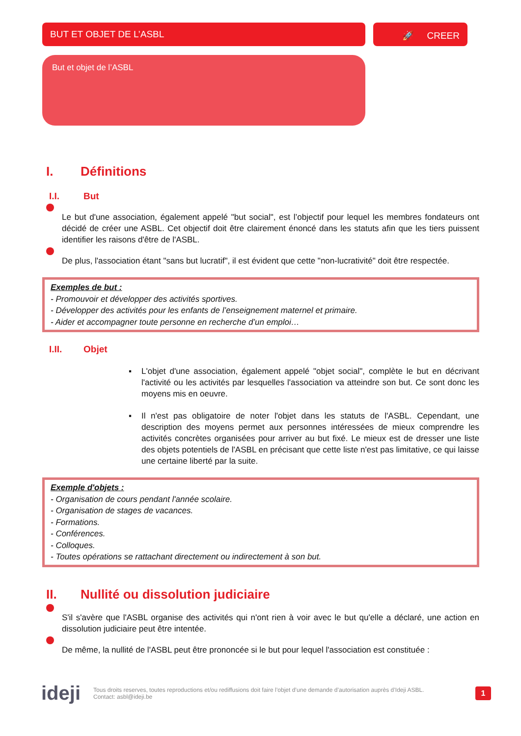BUT ET OBJET DE L’ASBL
🚀 CREER
But et objet de l’ASBL
I. Définitions
I.I. But
Le but d'une association, également appelé "but social", est l’objectif pour lequel les membres fondateurs ont décidé de créer une ASBL. Cet objectif doit être clairement énoncé dans les statuts afin que les tiers puissent identifier les raisons d'être de l'ASBL.
De plus, l'association étant "sans but lucratif", il est évident que cette "non-lucrativité" doit être respectée.
Exemples de but :
- Promouvoir et développer des activités sportives.
- Développer des activités pour les enfants de l’enseignement maternel et primaire.
- Aider et accompagner toute personne en recherche d’un emploi…
I.II. Objet
▪ L'objet d'une association, également appelé "objet social", complète le but en décrivant l'activité ou les activités par lesquelles l'association va atteindre son but. Ce sont donc les moyens mis en oeuvre.
▪ Il n'est pas obligatoire de noter l'objet dans les statuts de l'ASBL. Cependant, une description des moyens permet aux personnes intéressées de mieux comprendre les activités concrètes organisées pour arriver au but fixé. Le mieux est de dresser une liste des objets potentiels de l'ASBL en précisant que cette liste n'est pas limitative, ce qui laisse une certaine liberté par la suite.
Exemple d'objets :
- Organisation de cours pendant l'année scolaire.
- Organisation de stages de vacances.
- Formations.
- Conférences.
- Colloques.
- Toutes opérations se rattachant directement ou indirectement à son but.
II. Nullité ou dissolution judiciaire
S'il s'avère que l'ASBL organise des activités qui n'ont rien à voir avec le but qu'elle a déclaré, une action en dissolution judiciaire peut être intentée.
De même, la nullité de l'ASBL peut être prononcée si le but pour lequel l'association est constituée :
ideji
Tous droits reserves, toutes reproductions et/ou rediffusions doit faire l’objet d’une demande d’autorisation auprès d’Ideji ASBL.
Contact: asbl@ideji.be
1